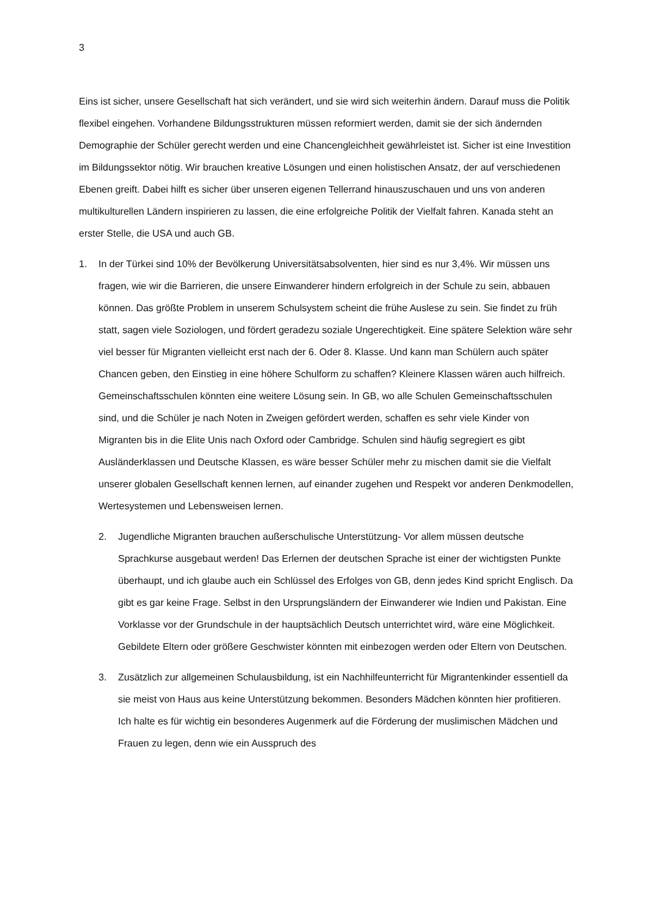3
Eins ist sicher, unsere Gesellschaft hat sich verändert, und sie wird sich weiterhin ändern. Darauf muss die Politik flexibel eingehen. Vorhandene Bildungsstrukturen müssen reformiert werden, damit sie der sich ändernden Demographie der Schüler gerecht werden und eine Chancengleichheit gewährleistet ist. Sicher ist eine Investition im Bildungssektor nötig. Wir brauchen kreative Lösungen und einen holistischen Ansatz, der auf verschiedenen Ebenen greift. Dabei hilft es sicher über unseren eigenen Tellerrand hinauszuschauen und uns von anderen multikulturellen Ländern inspirieren zu lassen, die eine erfolgreiche Politik der Vielfalt fahren. Kanada steht an erster Stelle, die USA und auch GB.
1. In der Türkei sind 10% der Bevölkerung Universitätsabsolventen, hier sind es nur 3,4%. Wir müssen uns fragen, wie wir die Barrieren, die unsere Einwanderer hindern erfolgreich in der Schule zu sein, abbauen können. Das größte Problem in unserem Schulsystem scheint die frühe Auslese zu sein. Sie findet zu früh statt, sagen viele Soziologen, und fördert geradezu soziale Ungerechtigkeit. Eine spätere Selektion wäre sehr viel besser für Migranten vielleicht erst nach der 6. Oder 8. Klasse. Und kann man Schülern auch später Chancen geben, den Einstieg in eine höhere Schulform zu schaffen? Kleinere Klassen wären auch hilfreich. Gemeinschaftsschulen könnten eine weitere Lösung sein. In GB, wo alle Schulen Gemeinschaftsschulen sind, und die Schüler je nach Noten in Zweigen gefördert werden, schaffen es sehr viele Kinder von Migranten bis in die Elite Unis nach Oxford oder Cambridge. Schulen sind häufig segregiert es gibt Ausländerklassen und Deutsche Klassen, es wäre besser Schüler mehr zu mischen damit sie die Vielfalt unserer globalen Gesellschaft kennen lernen, auf einander zugehen und Respekt vor anderen Denkmodellen, Wertesystemen und Lebensweisen lernen.
2. Jugendliche Migranten brauchen außerschulische Unterstützung- Vor allem müssen deutsche Sprachkurse ausgebaut werden! Das Erlernen der deutschen Sprache ist einer der wichtigsten Punkte überhaupt, und ich glaube auch ein Schlüssel des Erfolges von GB, denn jedes Kind spricht Englisch. Da gibt es gar keine Frage. Selbst in den Ursprungsländern der Einwanderer wie Indien und Pakistan. Eine Vorklasse vor der Grundschule in der hauptsächlich Deutsch unterrichtet wird, wäre eine Möglichkeit. Gebildete Eltern oder größere Geschwister könnten mit einbezogen werden oder Eltern von Deutschen.
3. Zusätzlich zur allgemeinen Schulausbildung, ist ein Nachhilfeunterricht für Migrantenkinder essentiell da sie meist von Haus aus keine Unterstützung bekommen. Besonders Mädchen könnten hier profitieren. Ich halte es für wichtig ein besonderes Augenmerk auf die Förderung der muslimischen Mädchen und Frauen zu legen, denn wie ein Ausspruch des